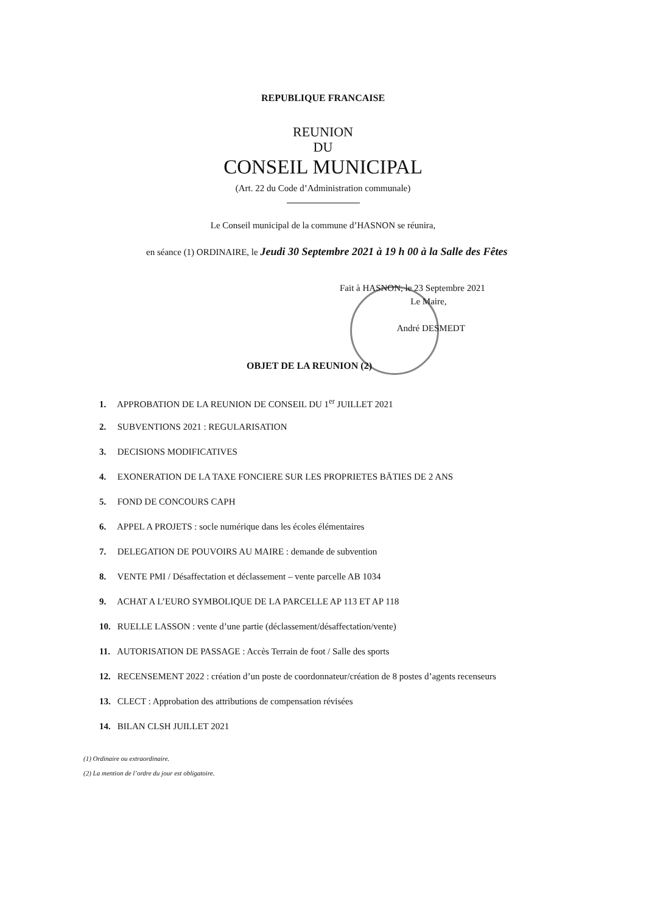REPUBLIQUE FRANCAISE
REUNION
DU
CONSEIL MUNICIPAL
(Art. 22 du Code d’Administration communale)
Le Conseil municipal de la commune d’HASNON se réunira,
en séance (1) ORDINAIRE, le Jeudi 30 Septembre 2021 à 19 h 00 à la Salle des Fêtes
Fait à HASNON, le 23 Septembre 2021
Le Maire,
André DESMEDT
OBJET DE LA REUNION (2)
1. APPROBATION DE LA REUNION DE CONSEIL DU 1<sup>er</sup> JUILLET 2021
2. SUBVENTIONS 2021 : REGULARISATION
3. DECISIONS MODIFICATIVES
4. EXONERATION DE LA TAXE FONCIERE SUR LES PROPRIETES BÄTIES DE 2 ANS
5. FOND DE CONCOURS CAPH
6. APPEL A PROJETS : socle numérique dans les écoles élémentaires
7. DELEGATION DE POUVOIRS AU MAIRE : demande de subvention
8. VENTE PMI / Désaffectation et déclassement – vente parcelle AB 1034
9. ACHAT A L’EURO SYMBOLIQUE DE LA PARCELLE AP 113 ET AP 118
10. RUELLE LASSON : vente d’une partie (déclassement/désaffectation/vente)
11. AUTORISATION DE PASSAGE : Accès Terrain de foot / Salle des sports
12. RECENSEMENT 2022 : création d’un poste de coordonnateur/création de 8 postes d’agents recenseurs
13. CLECT : Approbation des attributions de compensation révisées
14. BILAN CLSH JUILLET 2021
(1) Ordinaire ou extraordinaire.
(2) La mention de l’ordre du jour est obligatoire.